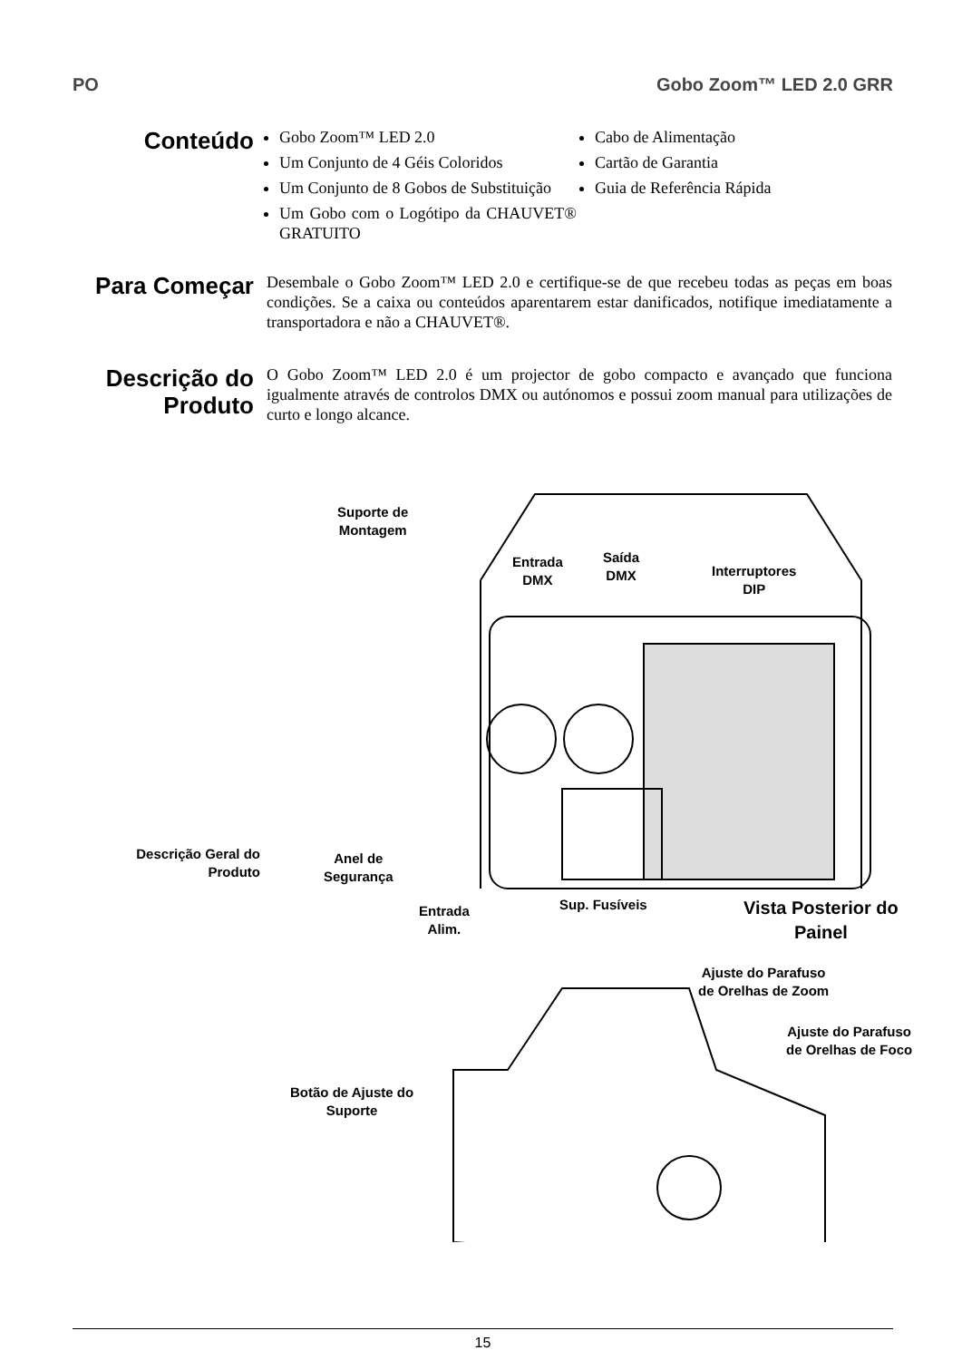PO Gobo Zoom™ LED 2.0 GRR
Conteúdo
Gobo Zoom™ LED 2.0
Um Conjunto de 4 Géis Coloridos
Um Conjunto de 8 Gobos de Substituição
Um Gobo com o Logótipo da CHAUVET® GRATUITO
Cabo de Alimentação
Cartão de Garantia
Guia de Referência Rápida
Para Começar
Desembale o Gobo Zoom™ LED 2.0 e certifique-se de que recebeu todas as peças em boas condições. Se a caixa ou conteúdos aparentarem estar danificados, notifique imediatamente a transportadora e não a CHAUVET®.
Descrição do Produto
O Gobo Zoom™ LED 2.0 é um projector de gobo compacto e avançado que funciona igualmente através de controlos DMX ou autónomos e possui zoom manual para utilizações de curto e longo alcance.
Suporte de
Montagem
Entrada
DMX
Saída
DMX
Interruptores
DIP
Descrição Geral do
Produto
Anel de
Segurança
Entrada
Alim.
Sup. Fusíveis
Vista Posterior do
Painel
Ajuste do Parafuso
de Orelhas de Zoom
Ajuste do Parafuso
de Orelhas de Foco
Botão de Ajuste do
Suporte
15